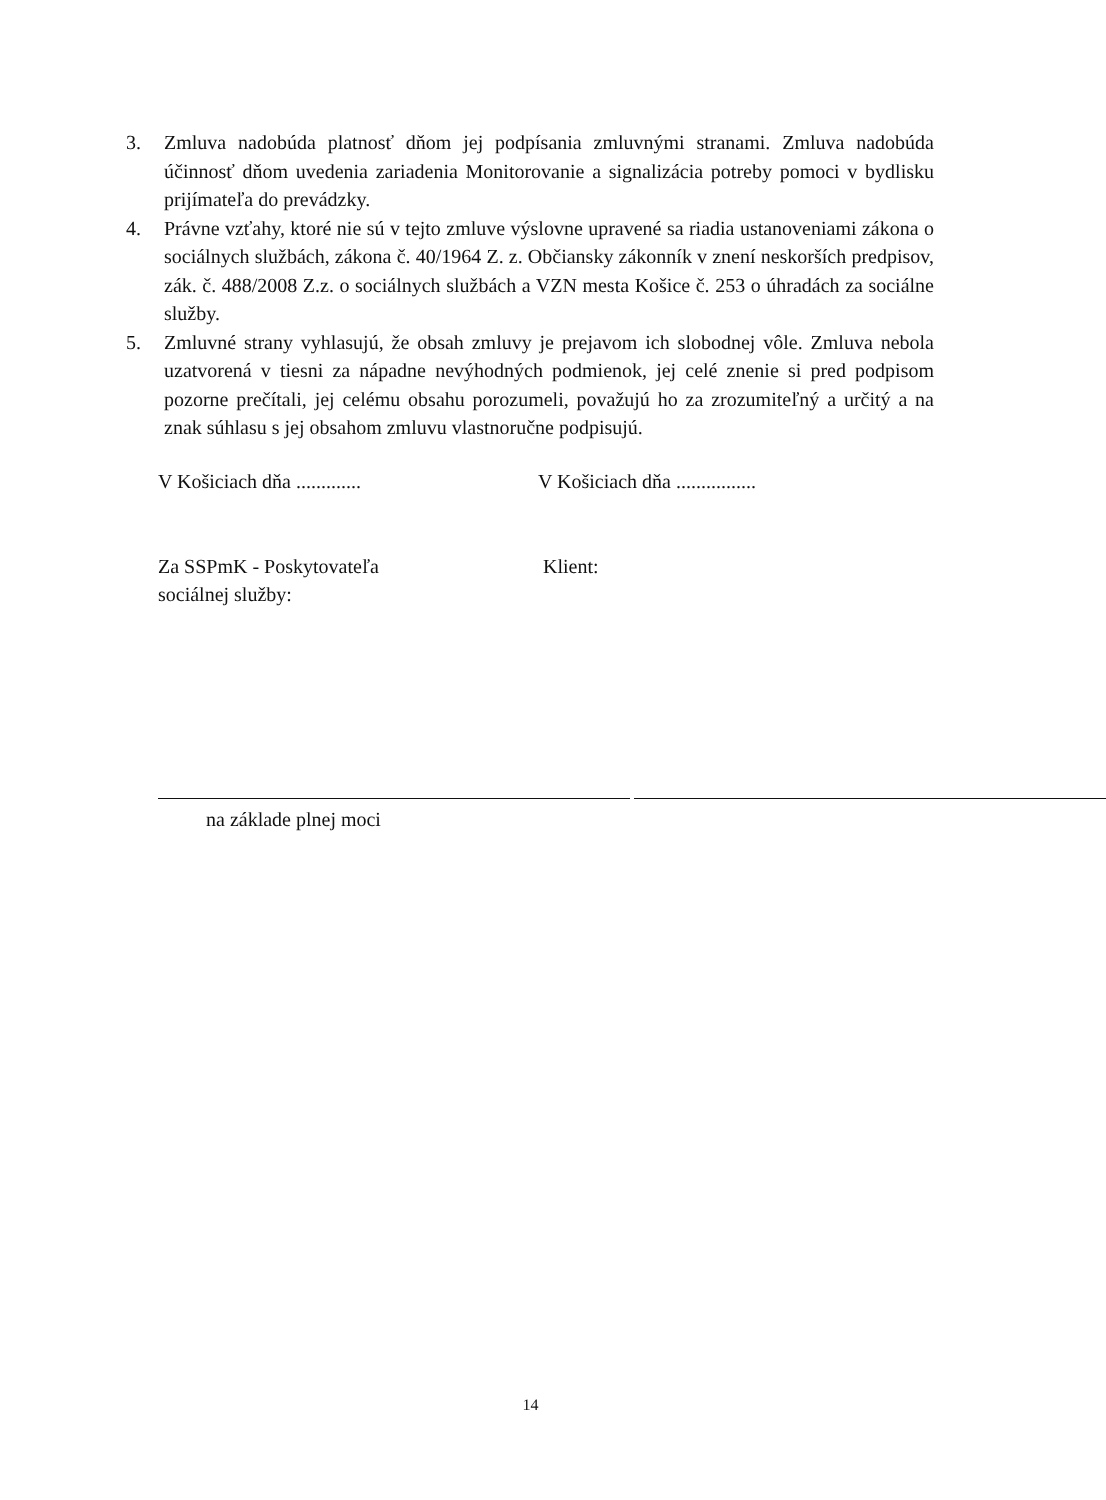3. Zmluva nadobúda platnosť dňom jej podpísania zmluvnými stranami. Zmluva nadobúda účinnosť dňom uvedenia zariadenia Monitorovanie a signalizácia potreby pomoci v bydlisku prijímateľa do prevádzky.
4. Právne vzťahy, ktoré nie sú v tejto zmluve výslovne upravené sa riadia ustanoveniami zákona o sociálnych službách, zákona č. 40/1964 Z. z. Občiansky zákonník v znení neskorších predpisov, zák. č. 488/2008 Z.z. o sociálnych službách a VZN mesta Košice č. 253 o úhradách za sociálne služby.
5. Zmluvné strany vyhlasujú, že obsah zmluvy je prejavom ich slobodnej vôle. Zmluva nebola uzatvorená v tiesni za nápadne nevýhodných podmienok, jej celé znenie si pred podpisom pozorne prečítali, jej celému obsahu porozumeli, považujú ho za zrozumiteľný a určitý a na znak súhlasu s jej obsahom zmluvu vlastnoručne podpisujú.
V Košiciach dňa ............. V Košiciach dňa ................
Za SSPmK - Poskytovateľa
sociálnej služby:
Klient:
na základe plnej moci
14